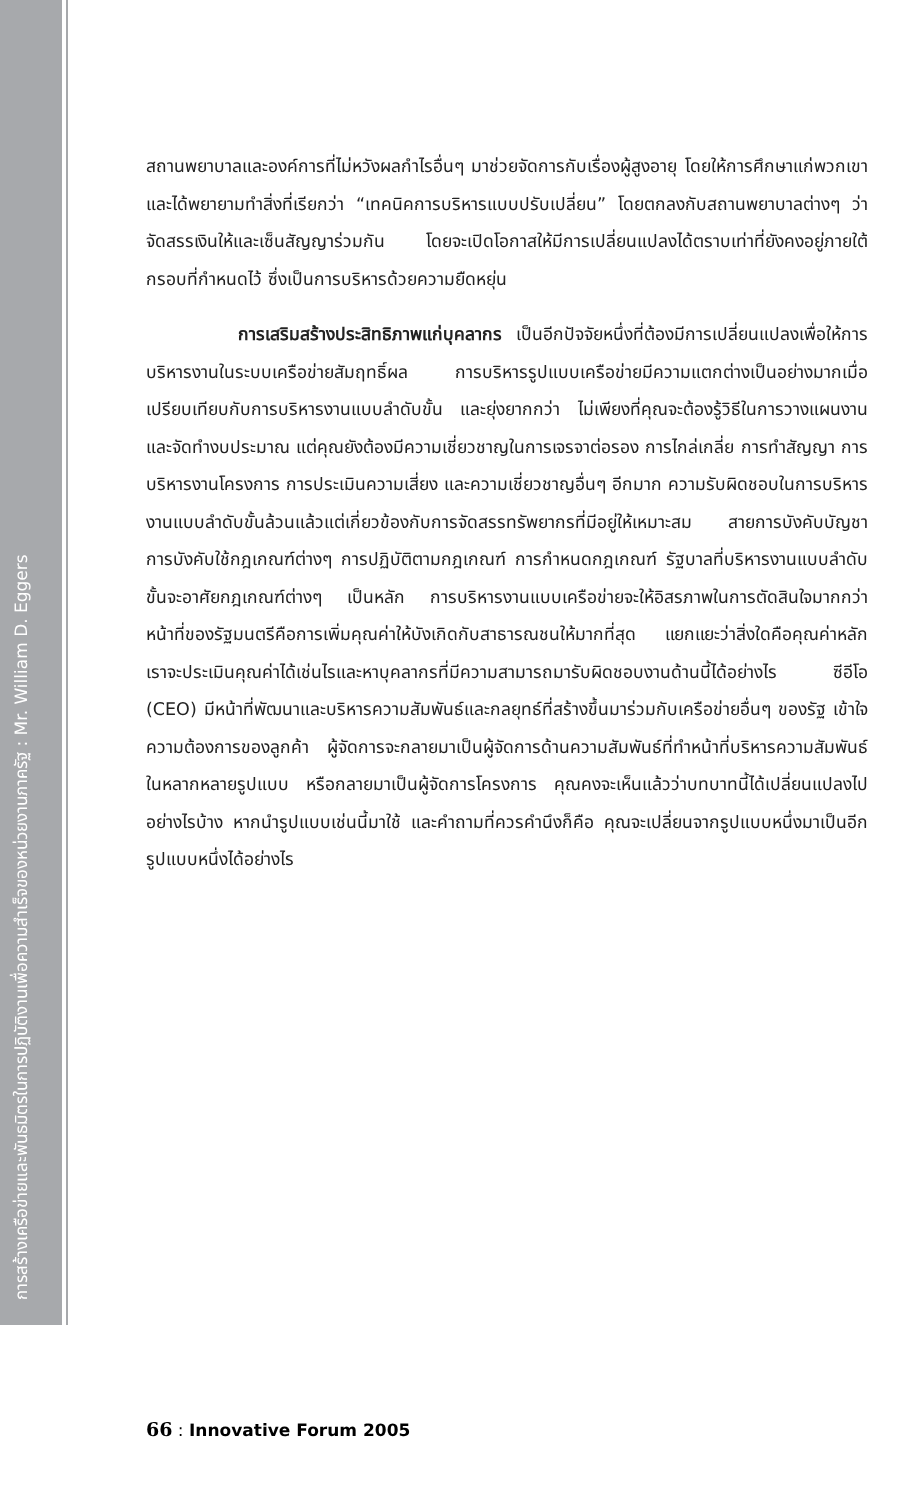การสร้างเครือข่ายและพันธมิตรในการปฏิบัติงานเพื่อความสำเร็จของหน่วยงานภาครัฐ : Mr. William D. Eggers
สถานพยาบาลและองค์การที่ไม่หวังผลกำไรอื่นๆ มาช่วยจัดการกับเรื่องผู้สูงอายุ โดยให้การศึกษาแก่พวกเขา และได้พยายามทำสิ่งที่เรียกว่า “เทคนิคการบริหารแบบปรับเปลี่ยน” โดยตกลงกับสถานพยาบาลต่างๆ ว่าจัดสรรเงินให้และเซ็นสัญญาร่วมกัน โดยจะเปิดโอกาสให้มีการเปลี่ยนแปลงได้ตราบเท่าที่ยังคงอยู่ภายใต้กรอบที่กำหนดไว้ ซึ่งเป็นการบริหารด้วยความยืดหยุ่น
การเสริมสร้างประสิทธิภาพแก่บุคลากร เป็นอีกปัจจัยหนึ่งที่ต้องมีการเปลี่ยนแปลงเพื่อให้การบริหารงานในระบบเครือข่ายสัมฤทธิ์ผล การบริหารรูปแบบเครือข่ายมีความแตกต่างเป็นอย่างมากเมื่อเปรียบเทียบกับการบริหารงานแบบลำดับขั้น และยุ่งยากกว่า ไม่เพียงที่คุณจะต้องรู้วิธีในการวางแผนงานและจัดทำงบประมาณ แต่คุณยังต้องมีความเชี่ยวชาญในการเจรจาต่อรอง การไกล่เกลี่ย การทำสัญญา การบริหารงานโครงการ การประเมินความเสี่ยง และความเชี่ยวชาญอื่นๆ อีกมาก ความรับผิดชอบในการบริหารงานแบบลำดับขั้นล้วนแล้วแต่เกี่ยวข้องกับการจัดสรรทรัพยากรที่มีอยู่ให้เหมาะสม สายการบังคับบัญชา การบังคับใช้กฎเกณฑ์ต่างๆ การปฏิบัติตามกฎเกณฑ์ การกำหนดกฎเกณฑ์ รัฐบาลที่บริหารงานแบบลำดับขั้นจะอาศัยกฎเกณฑ์ต่างๆ เป็นหลัก การบริหารงานแบบเครือข่ายจะให้อิสรภาพในการตัดสินใจมากกว่า หน้าที่ของรัฐมนตรีคือการเพิ่มคุณค่าให้บังเกิดกับสาธารณชนให้มากที่สุด แยกแยะว่าสิ่งใดคือคุณค่าหลัก เราจะประเมินคุณค่าได้เช่นไรและหาบุคลากรที่มีความสามารถมารับผิดชอบงานด้านนี้ได้อย่างไร ซีอีโอ (CEO) มีหน้าที่พัฒนาและบริหารความสัมพันธ์และกลยุทธ์ที่สร้างขึ้นมาร่วมกับเครือข่ายอื่นๆ ของรัฐ เข้าใจความต้องการของลูกค้า ผู้จัดการจะกลายมาเป็นผู้จัดการด้านความสัมพันธ์ที่ทำหน้าที่บริหารความสัมพันธ์ในหลากหลายรูปแบบ หรือกลายมาเป็นผู้จัดการโครงการ คุณคงจะเห็นแล้วว่าบทบาทนี้ได้เปลี่ยนแปลงไปอย่างไรบ้าง หากนำรูปแบบเช่นนี้มาใช้ และคำถามที่ควรคำนึงก็คือ คุณจะเปลี่ยนจากรูปแบบหนึ่งมาเป็นอีกรูปแบบหนึ่งได้อย่างไร
66 : Innovative Forum 2005